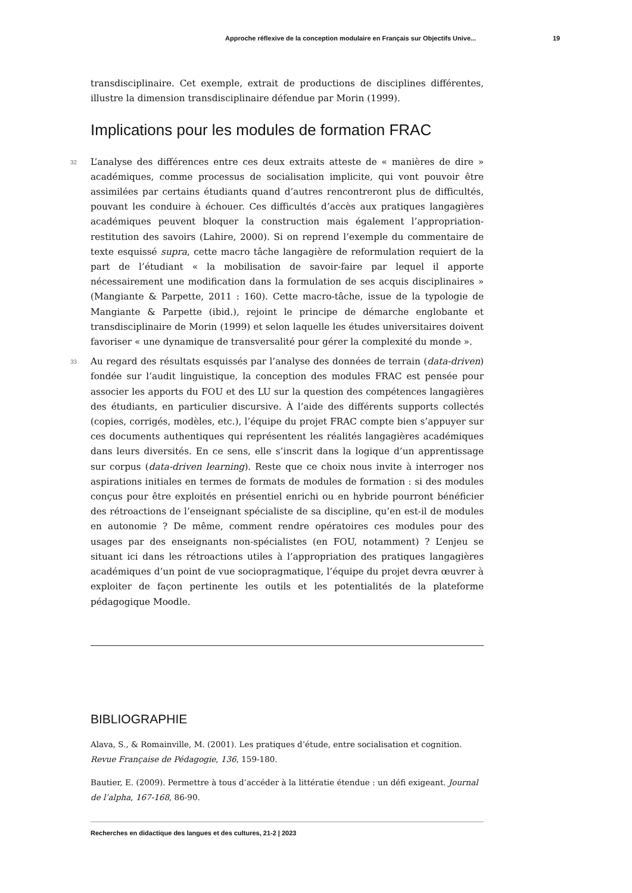Approche réflexive de la conception modulaire en Français sur Objectifs Unive... 19
transdisciplinaire. Cet exemple, extrait de productions de disciplines différentes, illustre la dimension transdisciplinaire défendue par Morin (1999).
Implications pour les modules de formation FRAC
32 L’analyse des différences entre ces deux extraits atteste de « manières de dire » académiques, comme processus de socialisation implicite, qui vont pouvoir être assimilées par certains étudiants quand d’autres rencontreront plus de difficultés, pouvant les conduire à échouer. Ces difficultés d’accès aux pratiques langagières académiques peuvent bloquer la construction mais également l’appropriation-restitution des savoirs (Lahire, 2000). Si on reprend l’exemple du commentaire de texte esquissé supra, cette macro tâche langagière de reformulation requiert de la part de l’étudiant « la mobilisation de savoir-faire par lequel il apporte nécessairement une modification dans la formulation de ses acquis disciplinaires » (Mangiante & Parpette, 2011 : 160). Cette macro-tâche, issue de la typologie de Mangiante & Parpette (ibid.), rejoint le principe de démarche englobante et transdisciplinaire de Morin (1999) et selon laquelle les études universitaires doivent favoriser « une dynamique de transversalité pour gérer la complexité du monde ».
33 Au regard des résultats esquissés par l’analyse des données de terrain (data-driven) fondée sur l’audit linguistique, la conception des modules FRAC est pensée pour associer les apports du FOU et des LU sur la question des compétences langagières des étudiants, en particulier discursive. À l’aide des différents supports collectés (copies, corrigés, modèles, etc.), l’équipe du projet FRAC compte bien s’appuyer sur ces documents authentiques qui représentent les réalités langagières académiques dans leurs diversités. En ce sens, elle s’inscrit dans la logique d’un apprentissage sur corpus (data-driven learning). Reste que ce choix nous invite à interroger nos aspirations initiales en termes de formats de modules de formation : si des modules conçus pour être exploités en présentiel enrichi ou en hybride pourront bénéficier des rétroactions de l’enseignant spécialiste de sa discipline, qu’en est-il de modules en autonomie ? De même, comment rendre opératoires ces modules pour des usages par des enseignants non-spécialistes (en FOU, notamment) ? L’enjeu se situant ici dans les rétroactions utiles à l’appropriation des pratiques langagières académiques d’un point de vue sociopragmatique, l’équipe du projet devra œuvrer à exploiter de façon pertinente les outils et les potentialités de la plateforme pédagogique Moodle.
BIBLIOGRAPHIE
Alava, S., & Romainville, M. (2001). Les pratiques d’étude, entre socialisation et cognition. Revue Française de Pédagogie, 136, 159-180.
Bautier, E. (2009). Permettre à tous d’accéder à la littératie étendue : un défi exigeant. Journal de l’alpha, 167-168, 86-90.
Recherches en didactique des langues et des cultures, 21-2 | 2023